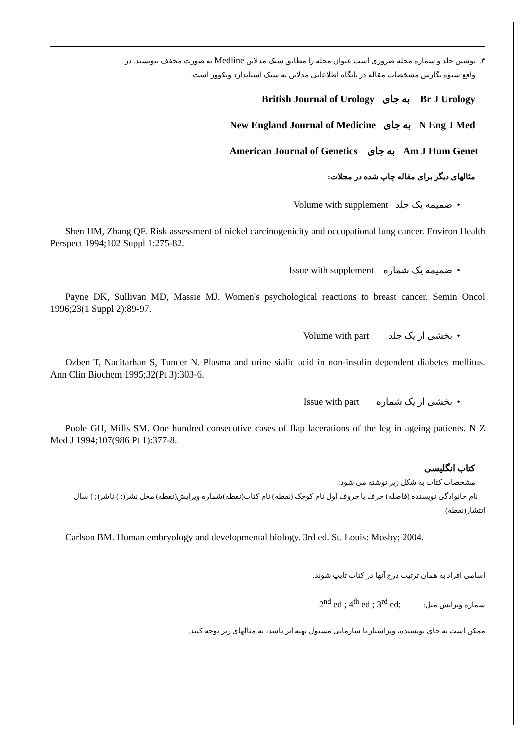۳. نوشتن جلد و شماره مجله ضروری است عنوان مجله را مطابق سبک مدلاین Medline به صورت مخفف بنویسید. در
واقع شیوه نگارش مشخصات مقاله در پایگاه اطلاعاتی مدلاین به سبک استاندارد ونکوور است.
Br J Urology به جای British Journal of Urology
N Eng J Med به جای New England Journal of Medicine
Am J Hum Genet به جای American Journal of Genetics
مثالهای دیگر برای مقاله چاپ شده در مجلات:
• ضمیمه یک جلد Volume with supplement
Shen HM, Zhang QF. Risk assessment of nickel carcinogenicity and occupational lung cancer. Environ Health Perspect 1994;102 Suppl 1:275-82.
• ضمیمه یک شماره Issue with supplement
Payne DK, Sullivan MD, Massie MJ. Women's psychological reactions to breast cancer. Semin Oncol 1996;23(1 Suppl 2):89-97.
• بخشی از یک جلد Volume with part
Ozben T, Nacitarhan S, Tuncer N. Plasma and urine sialic acid in non-insulin dependent diabetes mellitus. Ann Clin Biochem 1995;32(Pt 3):303-6.
• بخشی از یک شماره Issue with part
Poole GH, Mills SM. One hundred consecutive cases of flap lacerations of the leg in ageing patients. N Z Med J 1994;107(986 Pt 1):377-8.
کتاب انگلیسی
مشخصات کتاب به شکل زیر نوشته می شود:
نام خانوادگی نویسنده (فاصله) حرف یا حروف اول نام کوچک (نقطه) نام کتاب(نقطه)شماره ویرایش(نقطه) محل نشر(: ) ناشر(; ) سال انتشار(نقطه)
Carlson BM. Human embryology and developmental biology. 3rd ed. St. Louis: Mosby; 2004.
اسامی افراد به همان ترتیب درج آنها در کتاب تایپ شوند.
شماره ویرایش مثل: 2<sup>nd</sup> ed ; 4<sup>th</sup> ed ; 3<sup>rd</sup> ed;
ممکن است به جای نویسنده، ویراستار یا سازمانی مسئول تهیه اثر باشد، به مثالهای زیر توجه کنید.